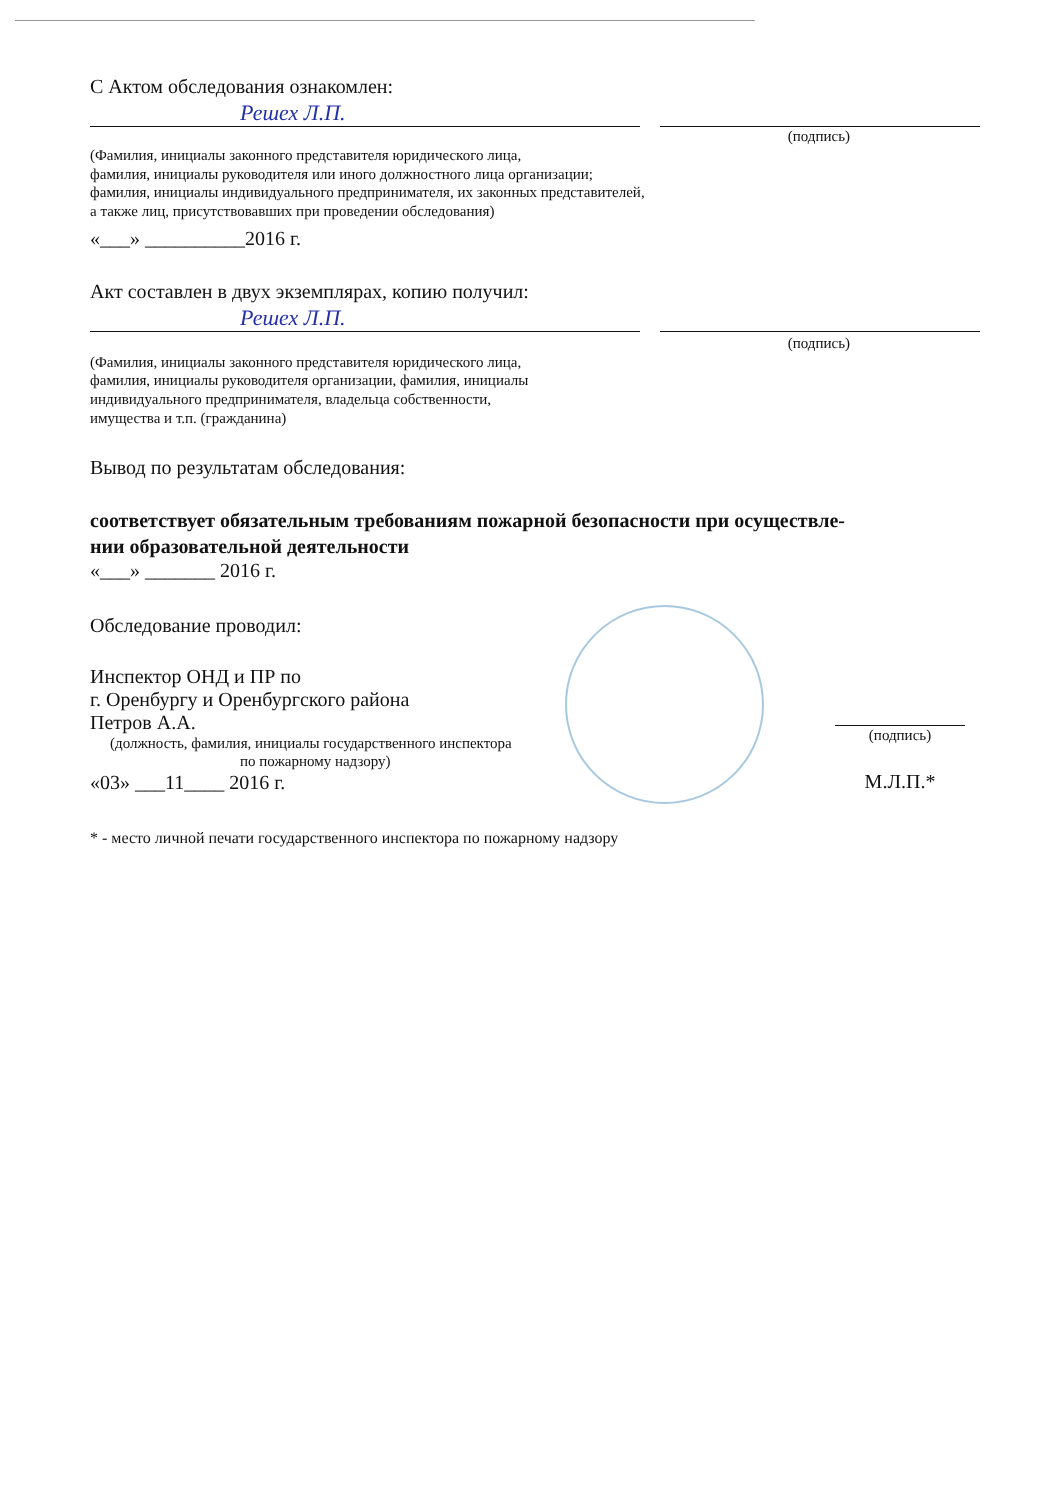С Актом обследования ознакомлен:
Решех Л.П.
(подпись)
(Фамилия, инициалы законного представителя юридического лица,
фамилия, инициалы руководителя или иного должностного лица организации;
фамилия, инициалы индивидуального предпринимателя, их законных представителей,
а также лиц, присутствовавших при проведении обследования)
«___» __________2016 г.
Акт составлен в двух экземплярах, копию получил:
Решех Л.П.
(подпись)
(Фамилия, инициалы законного представителя юридического лица,
фамилия, инициалы руководителя организации, фамилия, инициалы
индивидуального предпринимателя, владельца собственности,
имущества и т.п. (гражданина)
Вывод по результатам обследования:
соответствует обязательным требованиям пожарной безопасности при осуществле-
нии образовательной деятельности
«___» _______ 2016 г.
Обследование проводил:
Инспектор ОНД и ПР по
г. Оренбургу и Оренбургского района
Петров А.А.
(должность, фамилия, инициалы государственного инспектора
по пожарному надзору)
«03» ___11____ 2016 г.
(подпись)
М.Л.П.*
* - место личной печати государственного инспектора по пожарному надзору